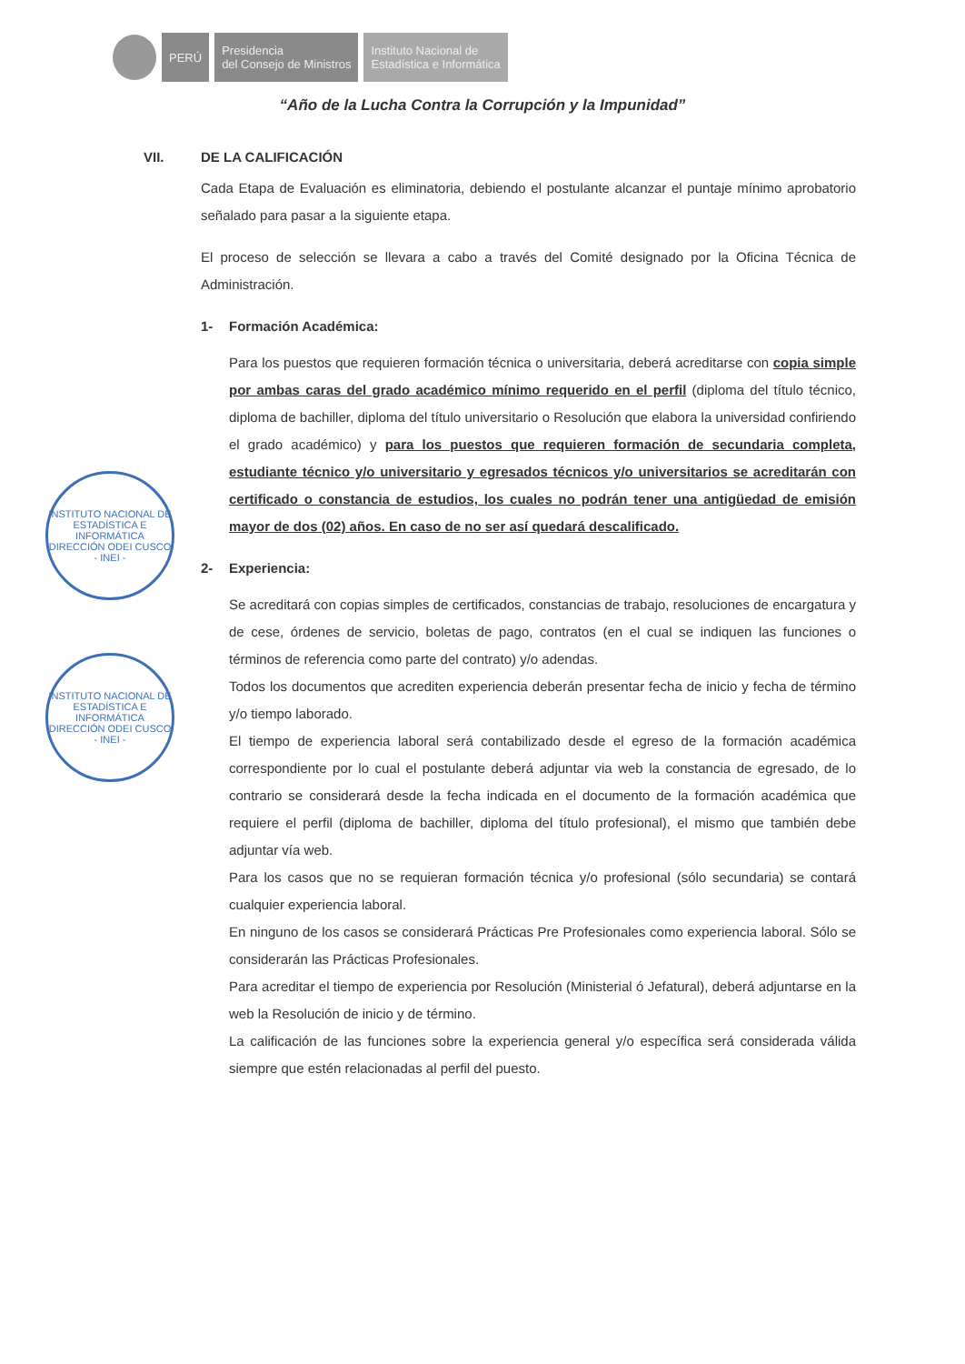PERÚ
Presidencia
del Consejo de Ministros
Instituto Nacional de
Estadística e Informática
“Año de la Lucha Contra la Corrupción y la Impunidad”
INSTITUTO NACIONAL DE ESTADÍSTICA E INFORMÁTICA
DIRECCIÓN ODEI CUSCO - INEI -
INSTITUTO NACIONAL DE ESTADÍSTICA E INFORMÁTICA
DIRECCIÓN ODEI CUSCO - INEI -
VII. DE LA CALIFICACIÓN
Cada Etapa de Evaluación es eliminatoria, debiendo el postulante alcanzar el puntaje mínimo aprobatorio señalado para pasar a la siguiente etapa.
El proceso de selección se llevara a cabo a través del Comité designado por la Oficina Técnica de Administración.
1- Formación Académica:
Para los puestos que requieren formación técnica o universitaria, deberá acreditarse con copia simple por ambas caras del grado académico mínimo requerido en el perfil (diploma del título técnico, diploma de bachiller, diploma del título universitario o Resolución que elabora la universidad confiriendo el grado académico) y para los puestos que requieren formación de secundaria completa, estudiante técnico y/o universitario y egresados técnicos y/o universitarios se acreditarán con certificado o constancia de estudios, los cuales no podrán tener una antigüedad de emisión mayor de dos (02) años. En caso de no ser así quedará descalificado.
2- Experiencia:
Se acreditará con copias simples de certificados, constancias de trabajo, resoluciones de encargatura y de cese, órdenes de servicio, boletas de pago, contratos (en el cual se indiquen las funciones o términos de referencia como parte del contrato) y/o adendas.
Todos los documentos que acrediten experiencia deberán presentar fecha de inicio y fecha de término y/o tiempo laborado.
El tiempo de experiencia laboral será contabilizado desde el egreso de la formación académica correspondiente por lo cual el postulante deberá adjuntar via web la constancia de egresado, de lo contrario se considerará desde la fecha indicada en el documento de la formación académica que requiere el perfil (diploma de bachiller, diploma del título profesional), el mismo que también debe adjuntar vía web.
Para los casos que no se requieran formación técnica y/o profesional (sólo secundaria) se contará cualquier experiencia laboral.
En ninguno de los casos se considerará Prácticas Pre Profesionales como experiencia laboral. Sólo se considerarán las Prácticas Profesionales.
Para acreditar el tiempo de experiencia por Resolución (Ministerial ó Jefatural), deberá adjuntarse en la web la Resolución de inicio y de término.
La calificación de las funciones sobre la experiencia general y/o específica será considerada válida siempre que estén relacionadas al perfil del puesto.